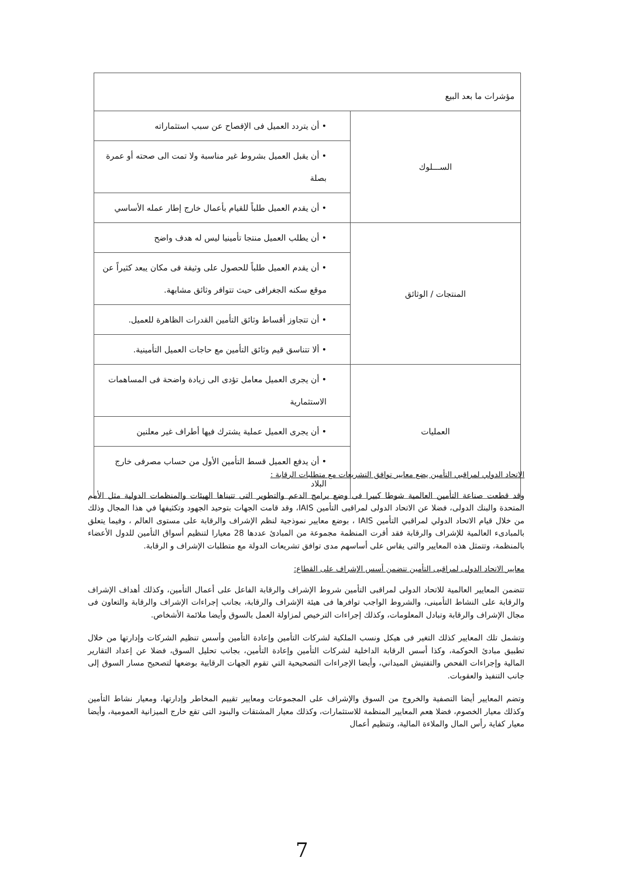| مؤشرات ما بعد البيع | |
| الســـلوك | • أن يتردد العميل فى الإفصاح عن سبب استثماراته |
| | • أن يقبل العميل بشروط غير مناسبة ولا تمت الى صحته أو عمرة بصلة |
| | • أن يقدم العميل طلباً للقيام بأعمال خارج إطار عمله الأساسي |
| المنتجات / الوثائق | • أن يطلب العميل منتجا تأمينيا ليس له هدف واضح |
| | • أن يقدم العميل طلباً للحصول على وثيقة فى مكان يبعد كثيراً عن موقع سكنه الجغرافى حيث تتوافر وثائق مشابهة. |
| | • أن تتجاوز أقساط وثائق التأمين القدرات الظاهرة للعميل. |
| | • ألا تتناسق قيم وثائق التأمين مع حاجات العميل التأمينية. |
| العمليات | • أن يجرى العميل معامل تؤدى الى زيادة واضحة فى المساهمات الاستثمارية |
| | • أن يجرى العميل عملية يشترك فيها أطراف غير معلنين |
| | • أن يدفع العميل قسط التأمين الأول من حساب مصرفى خارج البلاد |
الاتحاد الدولي لمراقبي التأمين يضع معايير توافق التشريعات مع متطلبات الرقابة :
وقد قطعت صناعة التأمين العالمية شوطا كبيرا فى وضع برامج الدعم والتطوير التى تتبناها الهيئات والمنظمات الدولية مثل الأمم المتحدة والبنك الدولى، فضلا عن الاتحاد الدولى لمراقبى التأمين IAIS، وقد قامت الجهات بتوحيد الجهود وتكثيفها في هذا المجال وذلك من خلال قيام الاتحاد الدولي لمراقبي التأمين IAIS ، بوضع معايير نموذجية لنظم الإشراف والرقابة على مستوى العالم ، وفيما يتعلق بالمبادىء العالمية للإشراف والرقابة فقد أقرت المنظمة مجموعة من المبادئ عددها 28 معيارا لتنظيم أسواق التأمين للدول الأعضاء بالمنظمة، وتتمثل هذه المعايير والتى يقاس على أساسهم مدى توافق تشريعات الدولة مع متطلبات الإشراف و الرقابة.
معايير الاتحاد الدولى لمراقبى التأمين تتضمن أسس الإشراف على القطاع:
تتضمن المعايير العالمية للاتحاد الدولى لمراقبى التأمين شروط الإشراف والرقابة الفاعل على أعمال التأمين، وكذلك أهداف الإشراف والرقابة على النشاط التأمينى، والشروط الواجب توافرها فى هيئة الإشراف والرقابة، بجانب إجراءات الإشراف والرقابة والتعاون فى مجال الإشراف والرقابة وتبادل المعلومات، وكذلك إجراءات الترخيص لمزاولة العمل بالسوق وأيضا ملائمة الأشخاص.
وتشمل تلك المعايير كذلك التغير فى هيكل ونسب الملكية لشركات التأمين وإعادة التأمين وأسس تنظيم الشركات وإدارتها من خلال تطبيق مبادئ الحوكمة، وكذا أسس الرقابة الداخلية لشركات التأمين وإعادة التأمين، بجانب تحليل السوق، فضلا عن إعداد التقارير المالية وإجراءات الفحص والتفتيش الميداني، وأيضا الإجراءات التصحيحية التي تقوم الجهات الرقابية بوضعها لتصحيح مسار السوق إلى جانب التنفيذ والعقوبات.
وتضم المعايير أيضا التصفية والخروج من السوق والإشراف على المجموعات ومعايير تقييم المخاطر وإدارتها، ومعيار نشاط التأمين وكذلك معيار الخصوم، فضلا هعم المعايير المنظمة للاستثمارات، وكذلك معيار المشتقات والبنود التى تقع خارج الميزانية العمومية، وأيضا معيار كفاية رأس المال والملاءة المالية، وتنظيم أعمال
7